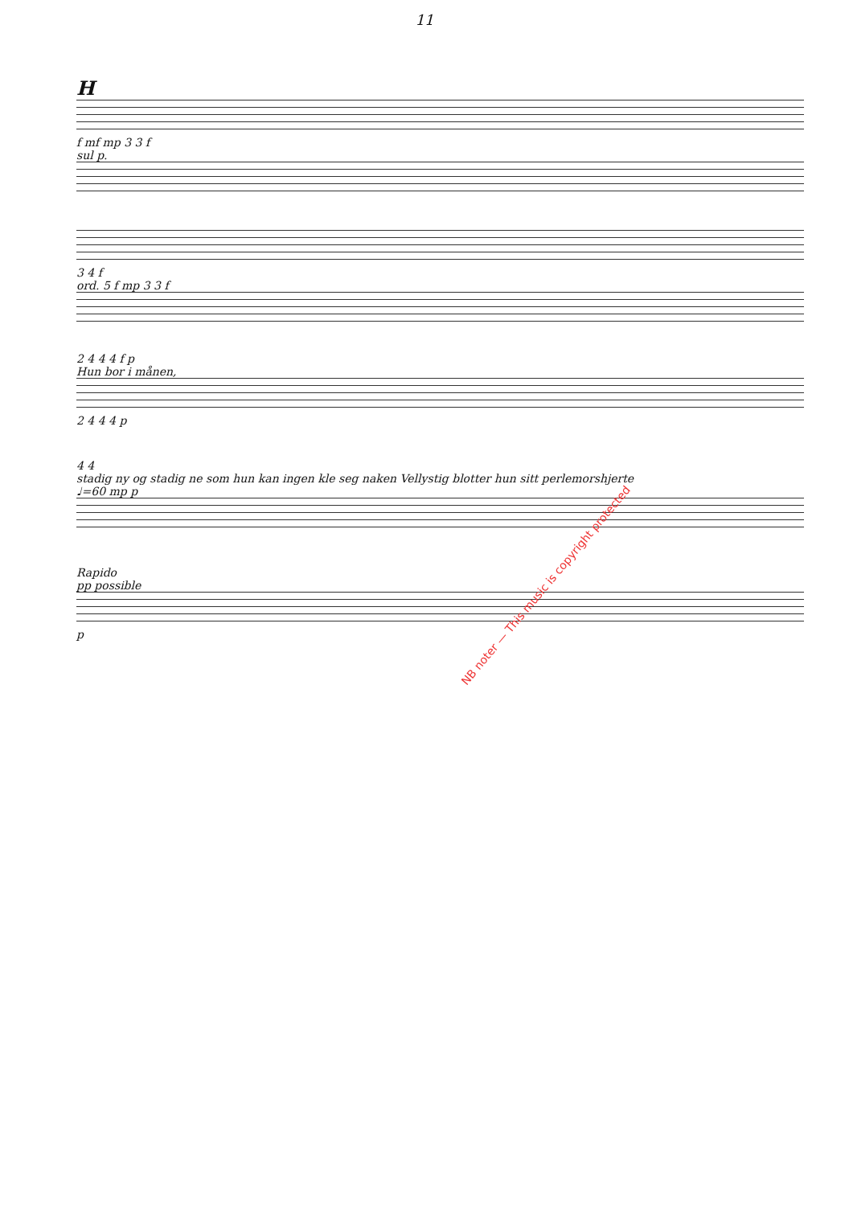11
H
f mf mp 3 3 f
sul p.
3 4 f
ord. 5 f mp 3 3 f
2 4 4 4 f p
Hun bor i månen,
2 4 4 4 p
4 4
stadig ny og stadig ne som hun kan ingen kle seg naken Vellystig blotter hun sitt perlemorshjerte
♩=60 mp p
Rapido
pp possible
p
NB noter — This music is copyright protected